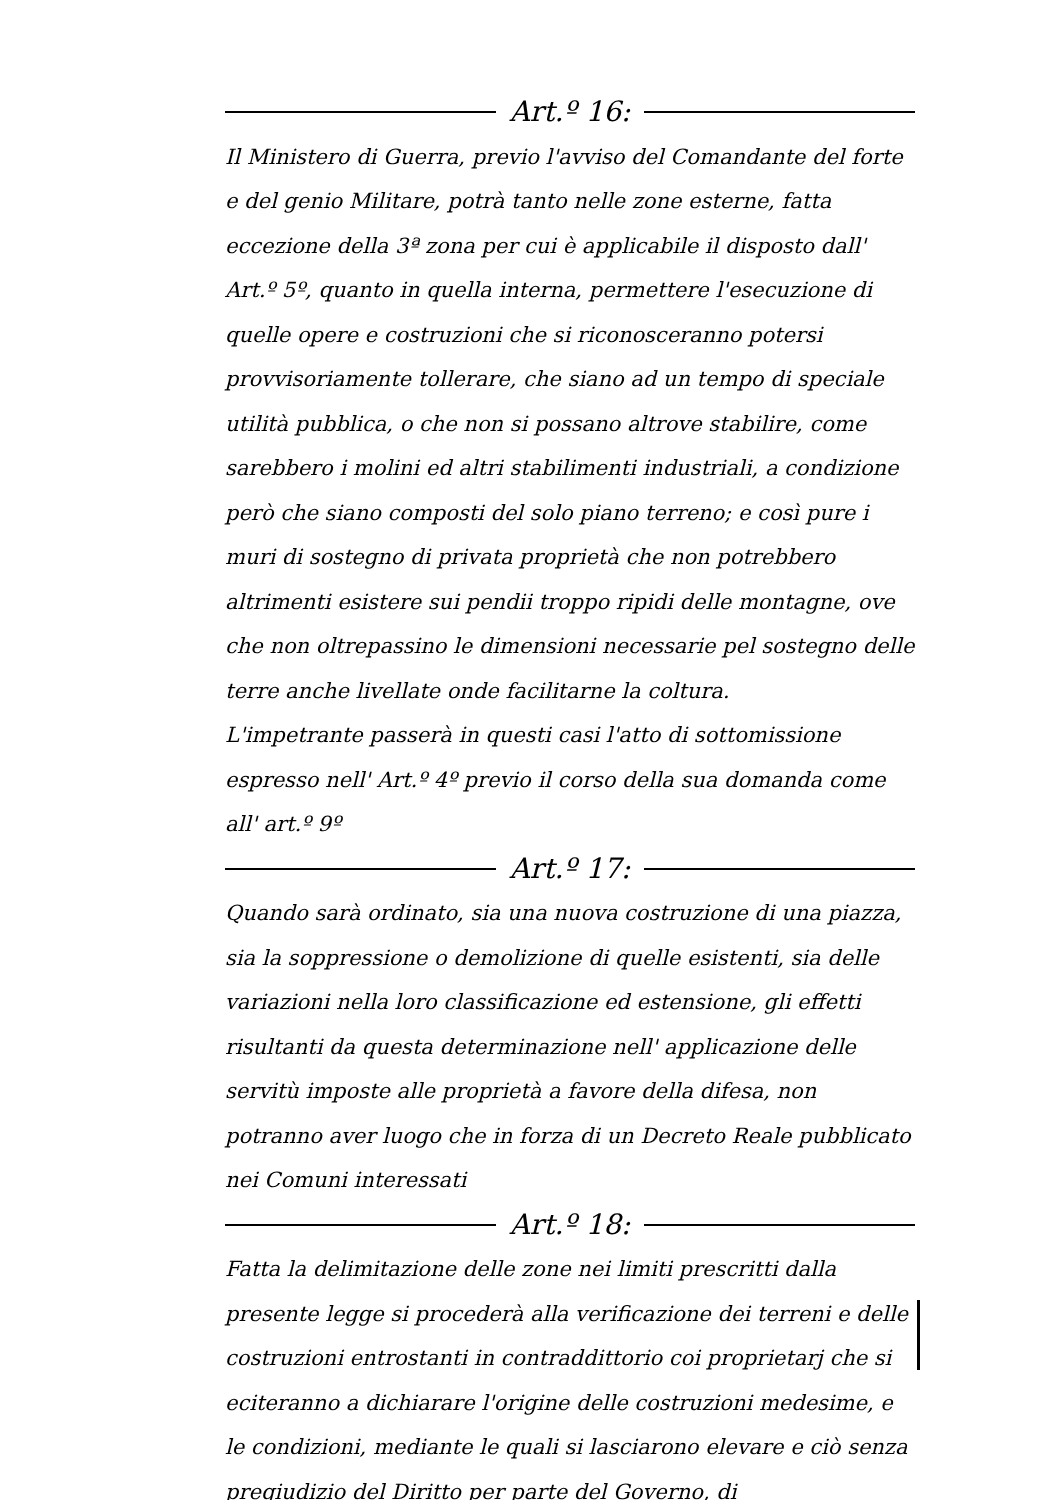Art.º 16:
Il Ministero di Guerra, previo l'avviso del Comandante del forte e del genio Militare, potrà tanto nelle zone esterne, fatta eccezione della 3ª zona per cui è applicabile il disposto dall' Art.º 5º, quanto in quella interna, permettere l'esecuzione di quelle opere e costruzioni che si riconosceranno potersi provvisoriamente tollerare, che siano ad un tempo di speciale utilità pubblica, o che non si possano altrove stabilire, come sarebbero i molini ed altri stabilimenti industriali, a condizione però che siano composti del solo piano terreno; e così pure i muri di sostegno di privata proprietà che non potrebbero altrimenti esistere sui pendii troppo ripidi delle montagne, ove che non oltrepassino le dimensioni necessarie pel sostegno delle terre anche livellate onde facilitarne la coltura.
L'impetrante passerà in questi casi l'atto di sottomissione espresso nell' Art.º 4º previo il corso della sua domanda come all' art.º 9º
Art.º 17:
Quando sarà ordinato, sia una nuova costruzione di una piazza, sia la soppressione o demolizione di quelle esistenti, sia delle variazioni nella loro classificazione ed estensione, gli effetti risultanti da questa determinazione nell' applicazione delle servitù imposte alle proprietà a favore della difesa, non potranno aver luogo che in forza di un Decreto Reale pubblicato nei Comuni interessati
Art.º 18:
Fatta la delimitazione delle zone nei limiti prescritti dalla presente legge si procederà alla verificazione dei terreni e delle costruzioni entrostanti in contraddittorio coi proprietarj che si eciteranno a dichiarare l'origine delle costruzioni medesime, e le condizioni, mediante le quali si lasciarono elevare e ciò senza pregiudizio del Diritto per parte del Governo, di